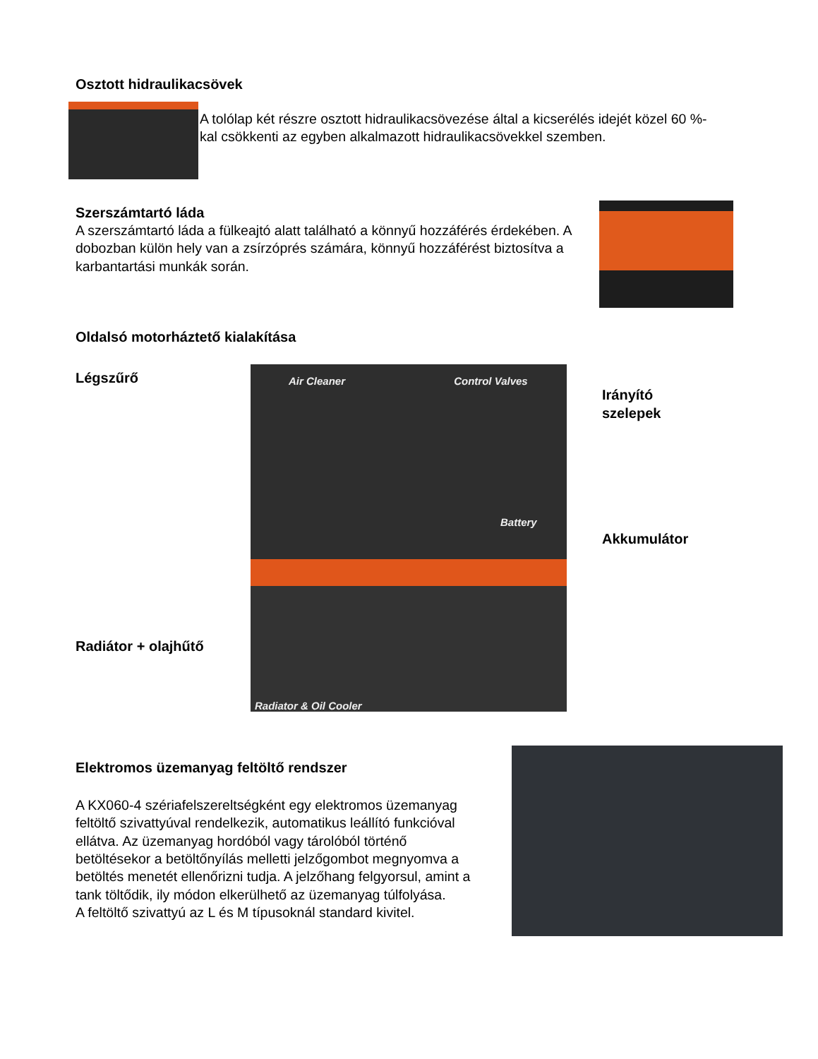Osztott hidraulikacsövek
A tolólap két részre osztott hidraulikacsövezése által a kicserélés idejét közel 60 %-kal csökkenti az egyben alkalmazott hidraulikacsövekkel szemben.
Szerszámtartó láda
A szerszámtartó láda a fülkeajtó alatt található a könnyű hozzáférés érdekében. A dobozban külön hely van a zsírzóprés számára, könnyű hozzáférést biztosítva a karbantartási munkák során.
Oldalsó motorháztető kialakítása
Légszűrő
Radiátor + olajhűtő
Air Cleaner Control Valves
Battery
Radiator & Oil Cooler
Irányító
szelepek
Akkumulátor
Elektromos üzemanyag feltöltő rendszer
A KX060-4 szériafelszereltségként egy elektromos üzemanyag feltöltő szivattyúval rendelkezik, automatikus leállító funkcióval ellátva. Az üzemanyag hordóból vagy tárolóból történő betöltésekor a betöltőnyílás melletti jelzőgombot megnyomva a betöltés menetét ellenőrizni tudja. A jelzőhang felgyorsul, amint a tank töltődik, ily módon elkerülhető az üzemanyag túlfolyása.
A feltöltő szivattyú az L és M típusoknál standard kivitel.